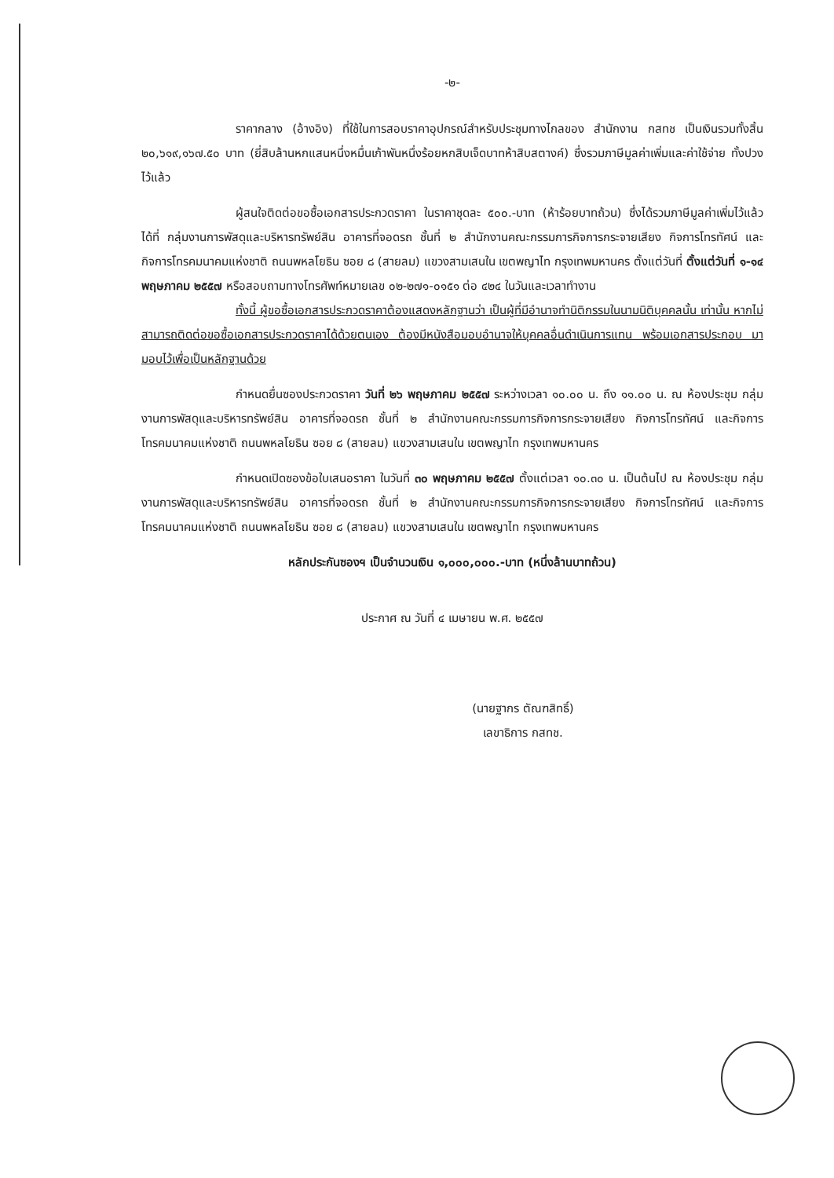-๒-
ราคากลาง (อ้างอิง) ที่ใช้ในการสอบราคาอุปกรณ์สำหรับประชุมทางไกลของ สำนักงาน กสทช เป็นเงินรวมทั้งสิ้น ๒๐,๖๑๙,๑๖๗.๕๐ บาท (ยี่สิบล้านหกแสนหนึ่งหมื่นเก้าพันหนึ่งร้อยหกสิบเจ็ดบาทห้าสิบสตางค์) ซึ่งรวมภาษีมูลค่าเพิ่มและค่าใช้จ่าย ทั้งปวง ไว้แล้ว
ผู้สนใจติดต่อขอซื้อเอกสารประกวดราคา ในราคาชุดละ ๕๐๐.-บาท (ห้าร้อยบาทถ้วน) ซึ่งได้รวมภาษีมูลค่าเพิ่มไว้แล้ว ได้ที่ กลุ่มงานการพัสดุและบริหารทรัพย์สิน อาคารที่จอดรถ ชั้นที่ ๒ สำนักงานคณะกรรมการกิจการกระจายเสียง กิจการโทรทัศน์ และกิจการโทรคมนาคมแห่งชาติ ถนนพหลโยธิน ซอย ๘ (สายลม) แขวงสามเสนใน เขตพญาไท กรุงเทพมหานคร ตั้งแต่วันที่ ตั้งแต่วันที่ ๑-๑๔ พฤษภาคม ๒๕๕๗ หรือสอบถามทางโทรศัพท์หมายเลข ๐๒-๒๗๑-๐๑๕๑ ต่อ ๔๒๔ ในวันและเวลาทำงาน
ทั้งนี้ ผู้ขอซื้อเอกสารประกวดราคาต้องแสดงหลักฐานว่า เป็นผู้ที่มีอำนาจทำนิติกรรมในนามนิติบุคคลนั้น เท่านั้น หากไม่สามารถติดต่อขอซื้อเอกสารประกวดราคาได้ด้วยตนเอง ต้องมีหนังสือมอบอำนาจให้บุคคลอื่นดำเนินการแทน พร้อมเอกสารประกอบ มามอบไว้เพื่อเป็นหลักฐานด้วย
กำหนดยื่นซองประกวดราคา วันที่ ๒๖ พฤษภาคม ๒๕๕๗ ระหว่างเวลา ๑๐.๐๐ น. ถึง ๑๑.๐๐ น. ณ ห้องประชุม กลุ่มงานการพัสดุและบริหารทรัพย์สิน อาคารที่จอดรถ ชั้นที่ ๒ สำนักงานคณะกรรมการกิจการกระจายเสียง กิจการโทรทัศน์ และกิจการโทรคมนาคมแห่งชาติ ถนนพหลโยธิน ซอย ๘ (สายลม) แขวงสามเสนใน เขตพญาไท กรุงเทพมหานคร
กำหนดเปิดซองข้อใบเสนอราคา ในวันที่ ๓๐ พฤษภาคม ๒๕๕๗ ตั้งแต่เวลา ๑๐.๓๐ น. เป็นต้นไป ณ ห้องประชุม กลุ่มงานการพัสดุและบริหารทรัพย์สิน อาคารที่จอดรถ ชั้นที่ ๒ สำนักงานคณะกรรมการกิจการกระจายเสียง กิจการโทรทัศน์ และกิจการโทรคมนาคมแห่งชาติ ถนนพหลโยธิน ซอย ๘ (สายลม) แขวงสามเสนใน เขตพญาไท กรุงเทพมหานคร
หลักประกันซองฯ เป็นจำนวนเงิน ๑,๐๐๐,๐๐๐.-บาท (หนึ่งล้านบาทถ้วน)
ประกาศ ณ วันที่ ๔ เมษายน พ.ศ. ๒๕๕๗
(นายฐากร ตัณฑสิทธิ์)
เลขาธิการ กสทช.